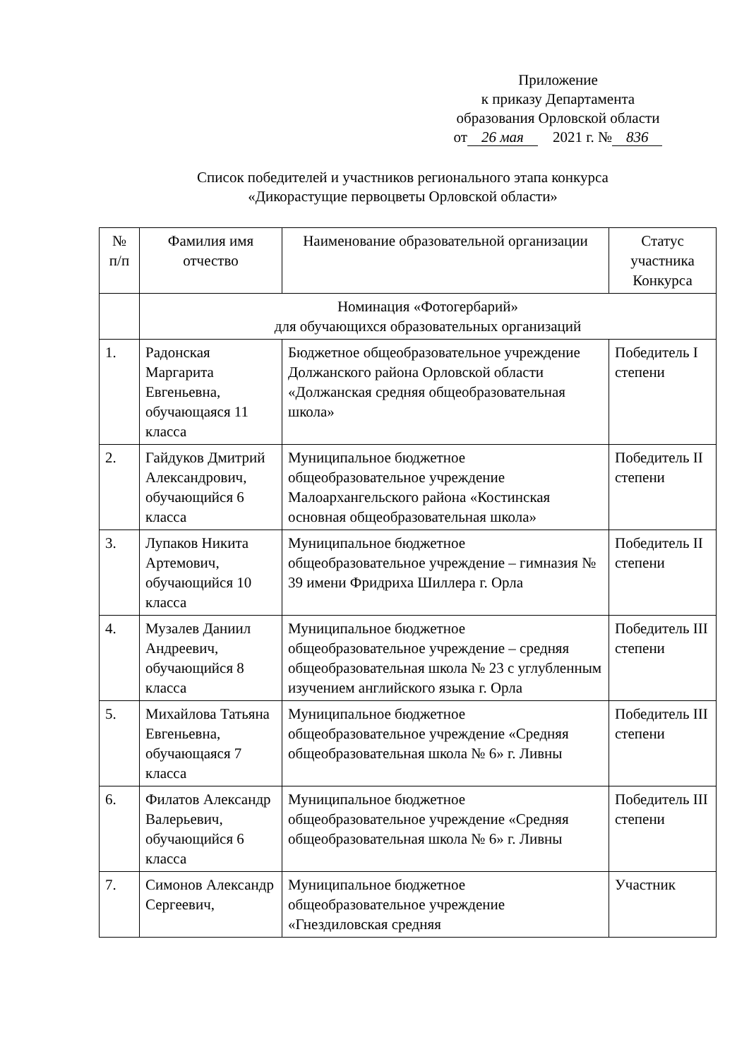Приложение
к приказу Департамента
образования Орловской области
от 26 мая 2021 г. № 836
Список победителей и участников регионального этапа конкурса
«Дикорастущие первоцветы Орловской области»
| № п/п | Фамилия имя отчество | Наименование образовательной организации | Статус участника Конкурса |
| --- | --- | --- | --- |
| | Номинация «Фотогербарий» для обучающихся образовательных организаций | | |
| 1. | Радонская Маргарита Евгеньевна, обучающаяся 11 класса | Бюджетное общеобразовательное учреждение Должанского района Орловской области «Должанская средняя общеобразовательная школа» | Победитель I степени |
| 2. | Гайдуков Дмитрий Александрович, обучающийся 6 класса | Муниципальное бюджетное общеобразовательное учреждение Малоархангельского района «Костинская основная общеобразовательная школа» | Победитель II степени |
| 3. | Лупаков Никита Артемович, обучающийся 10 класса | Муниципальное бюджетное общеобразовательное учреждение – гимназия № 39 имени Фридриха Шиллера г. Орла | Победитель II степени |
| 4. | Музалев Даниил Андреевич, обучающийся 8 класса | Муниципальное бюджетное общеобразовательное учреждение – средняя общеобразовательная школа № 23 с углубленным изучением английского языка г. Орла | Победитель III степени |
| 5. | Михайлова Татьяна Евгеньевна, обучающаяся 7 класса | Муниципальное бюджетное общеобразовательное учреждение «Средняя общеобразовательная школа № 6» г. Ливны | Победитель III степени |
| 6. | Филатов Александр Валерьевич, обучающийся 6 класса | Муниципальное бюджетное общеобразовательное учреждение «Средняя общеобразовательная школа № 6» г. Ливны | Победитель III степени |
| 7. | Симонов Александр Сергеевич, | Муниципальное бюджетное общеобразовательное учреждение «Гнездиловская средняя | Участник |